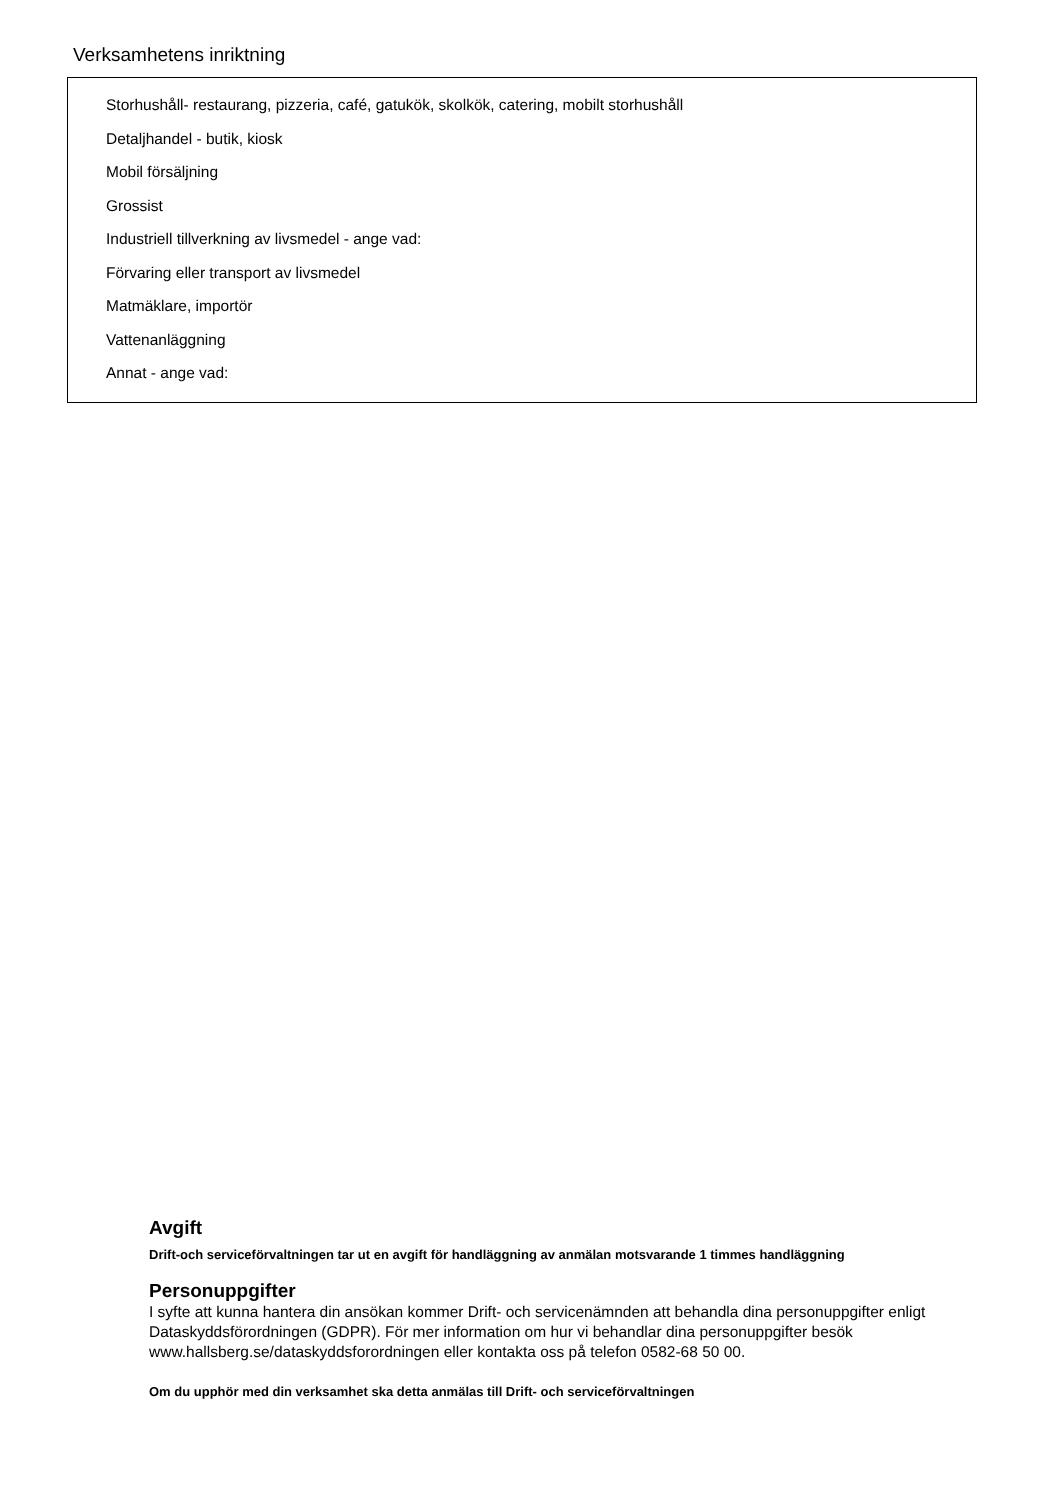Verksamhetens inriktning
Storhushåll- restaurang, pizzeria, café, gatukök, skolkök, catering, mobilt storhushåll
Detaljhandel - butik, kiosk
Mobil försäljning
Grossist
Industriell tillverkning av livsmedel - ange vad:
Förvaring eller transport av livsmedel
Matmäklare, importör
Vattenanläggning
Annat - ange vad:
Avgift
Drift-och serviceförvaltningen tar ut en avgift för handläggning av anmälan motsvarande 1 timmes handläggning
Personuppgifter
I syfte att kunna hantera din ansökan kommer Drift- och servicenämnden att behandla dina personuppgifter enligt Dataskyddsförordningen (GDPR). För mer information om hur vi behandlar dina personuppgifter besök www.hallsberg.se/dataskyddsforordningen eller kontakta oss på telefon 0582-68 50 00.
Om du upphör med din verksamhet ska detta anmälas till Drift- och serviceförvaltningen